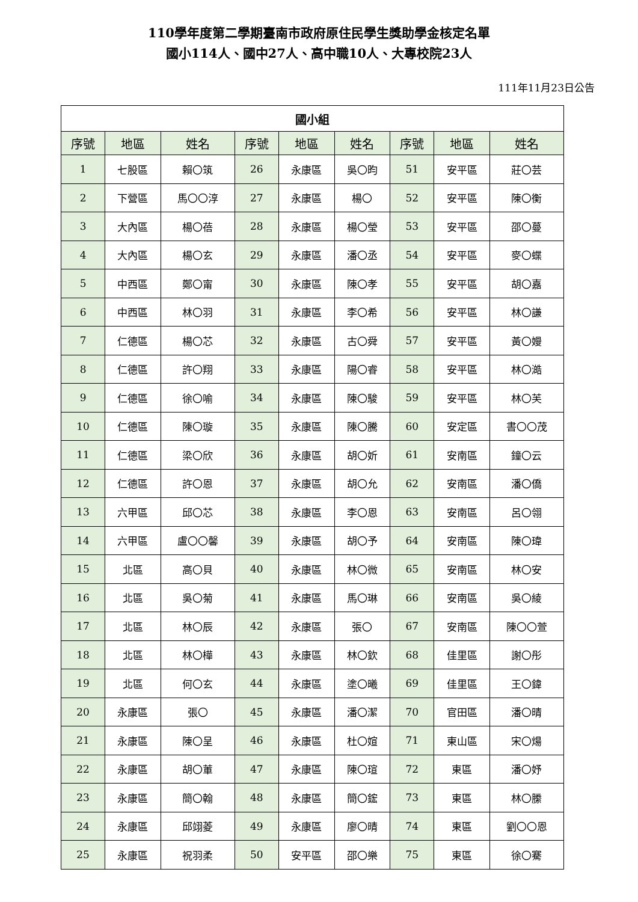110學年度第二學期臺南市政府原住民學生獎助學金核定名單
國小114人、國中27人、高中職10人、大專校院23人
111年11月23日公告
| 國小組 | | | | | | | | |
| --- | --- | --- | --- | --- | --- | --- | --- | --- |
| 序號 | 地區 | 姓名 | 序號 | 地區 | 姓名 | 序號 | 地區 | 姓名 |
| 1 | 七股區 | 賴〇筑 | 26 | 永康區 | 吳〇昀 | 51 | 安平區 | 莊〇芸 |
| 2 | 下營區 | 馬〇〇淳 | 27 | 永康區 | 楊〇 | 52 | 安平區 | 陳〇衡 |
| 3 | 大內區 | 楊〇蓓 | 28 | 永康區 | 楊〇瑩 | 53 | 安平區 | 邵〇蔓 |
| 4 | 大內區 | 楊〇玄 | 29 | 永康區 | 潘〇丞 | 54 | 安平區 | 麥〇蝶 |
| 5 | 中西區 | 鄭〇甯 | 30 | 永康區 | 陳〇孝 | 55 | 安平區 | 胡〇嘉 |
| 6 | 中西區 | 林〇羽 | 31 | 永康區 | 李〇希 | 56 | 安平區 | 林〇謙 |
| 7 | 仁德區 | 楊〇芯 | 32 | 永康區 | 古〇舜 | 57 | 安平區 | 黃〇嫚 |
| 8 | 仁德區 | 許〇翔 | 33 | 永康區 | 陽〇睿 | 58 | 安平區 | 林〇澔 |
| 9 | 仁德區 | 徐〇喻 | 34 | 永康區 | 陳〇駿 | 59 | 安平區 | 林〇芙 |
| 10 | 仁德區 | 陳〇璇 | 35 | 永康區 | 陳〇騰 | 60 | 安定區 | 書〇〇茂 |
| 11 | 仁德區 | 梁〇欣 | 36 | 永康區 | 胡〇妡 | 61 | 安南區 | 鐘〇云 |
| 12 | 仁德區 | 許〇恩 | 37 | 永康區 | 胡〇允 | 62 | 安南區 | 潘〇僑 |
| 13 | 六甲區 | 邱〇芯 | 38 | 永康區 | 李〇恩 | 63 | 安南區 | 呂〇翎 |
| 14 | 六甲區 | 盧〇〇馨 | 39 | 永康區 | 胡〇予 | 64 | 安南區 | 陳〇瑋 |
| 15 | 北區 | 高〇貝 | 40 | 永康區 | 林〇微 | 65 | 安南區 | 林〇安 |
| 16 | 北區 | 吳〇菊 | 41 | 永康區 | 馬〇琳 | 66 | 安南區 | 吳〇綾 |
| 17 | 北區 | 林〇辰 | 42 | 永康區 | 張〇 | 67 | 安南區 | 陳〇〇萱 |
| 18 | 北區 | 林〇樺 | 43 | 永康區 | 林〇欽 | 68 | 佳里區 | 謝〇彤 |
| 19 | 北區 | 何〇玄 | 44 | 永康區 | 塗〇曦 | 69 | 佳里區 | 王〇鍏 |
| 20 | 永康區 | 張〇 | 45 | 永康區 | 潘〇潔 | 70 | 官田區 | 潘〇晴 |
| 21 | 永康區 | 陳〇呈 | 46 | 永康區 | 杜〇媗 | 71 | 東山區 | 宋〇煬 |
| 22 | 永康區 | 胡〇莗 | 47 | 永康區 | 陳〇瑄 | 72 | 東區 | 潘〇妤 |
| 23 | 永康區 | 簡〇翰 | 48 | 永康區 | 簡〇鋐 | 73 | 東區 | 林〇縢 |
| 24 | 永康區 | 邱翊菱 | 49 | 永康區 | 廖〇晴 | 74 | 東區 | 劉〇〇恩 |
| 25 | 永康區 | 祝羽柔 | 50 | 安平區 | 邵〇樂 | 75 | 東區 | 徐〇騫 |